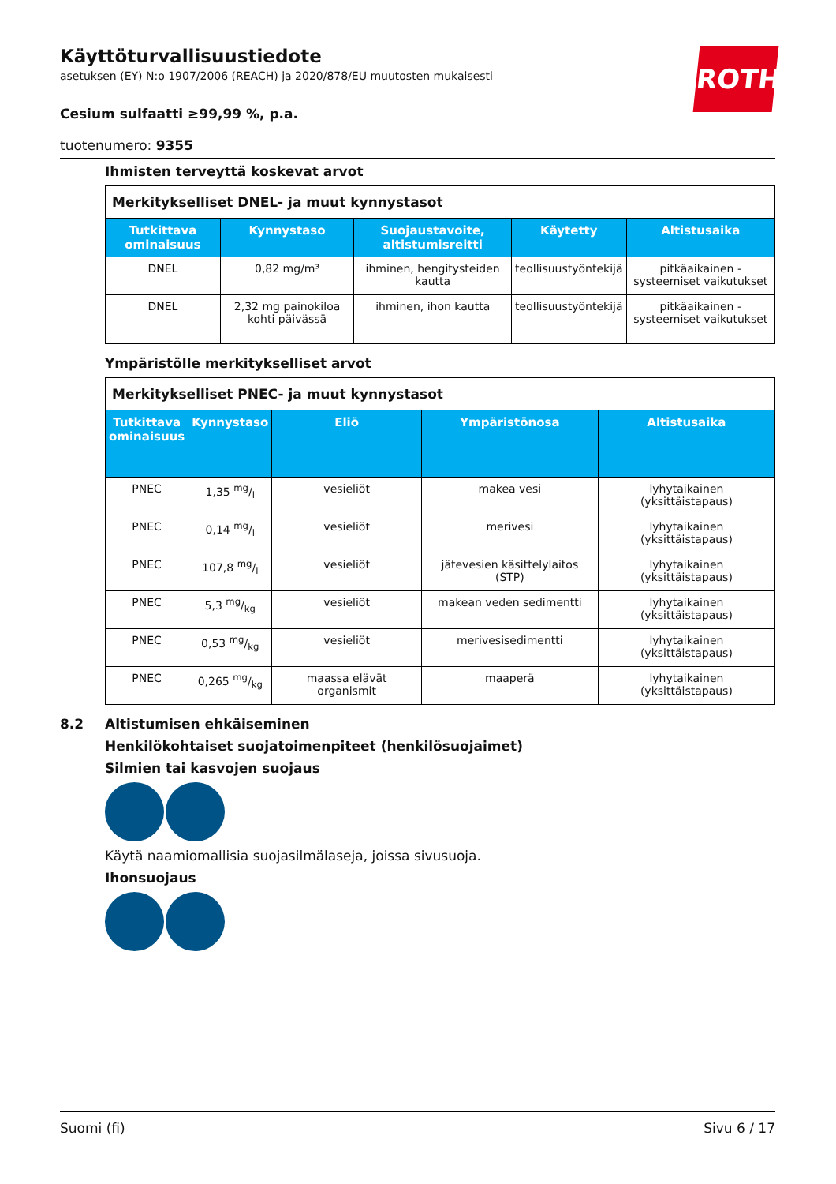ROTH
Käyttöturvallisuustiedote
asetuksen (EY) N:o 1907/2006 (REACH) ja 2020/878/EU muutosten mukaisesti
Cesium sulfaatti ≥99,99 %, p.a.
tuotenumero: 9355
Ihmisten terveyttä koskevat arvot
| Merkitykselliset DNEL- ja muut kynnystasot | | | | |
| Tutkittava ominaisuus | Kynnystaso | Suojaustavoite, altistumisreitti | Käytetty | Altistusaika |
| DNEL | 0,82 mg/m³ | ihminen, hengitysteiden kautta | teollisuustyöntekijä | pitkäaikainen - systeemiset vaikutukset |
| DNEL | 2,32 mg painokiloa kohti päivässä | ihminen, ihon kautta | teollisuustyöntekijä | pitkäaikainen - systeemiset vaikutukset |
Ympäristölle merkitykselliset arvot
| Merkitykselliset PNEC- ja muut kynnystasot | | | | |
| Tutkittava ominaisuus | Kynnystaso | Eliö | Ympäristönosa | Altistusaika |
| PNEC | 1,35 mg/l | vesieliöt | makea vesi | lyhytaikainen (yksittäistapaus) |
| PNEC | 0,14 mg/l | vesieliöt | merivesi | lyhytaikainen (yksittäistapaus) |
| PNEC | 107,8 mg/l | vesieliöt | jätevesien käsittelylaitos (STP) | lyhytaikainen (yksittäistapaus) |
| PNEC | 5,3 mg/kg | vesieliöt | makean veden sedimentti | lyhytaikainen (yksittäistapaus) |
| PNEC | 0,53 mg/kg | vesieliöt | merivesisedimentti | lyhytaikainen (yksittäistapaus) |
| PNEC | 0,265 mg/kg | maassa elävät organismit | maaperä | lyhytaikainen (yksittäistapaus) |
8.2 Altistumisen ehkäiseminen
Henkilökohtaiset suojatoimenpiteet (henkilösuojaimet)
Silmien tai kasvojen suojaus
Käytä naamiomallisia suojasilmälaseja, joissa sivusuoja.
Ihonsuojaus
Suomi (fi) Sivu 6 / 17